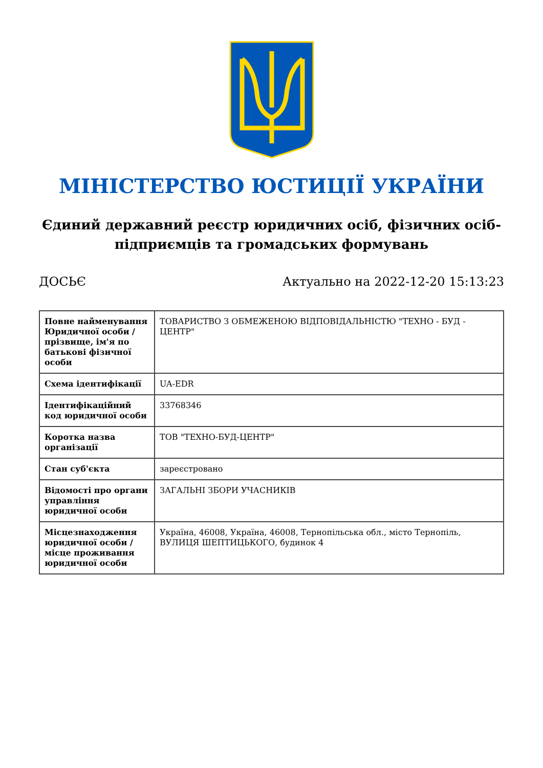МІНІСТЕРСТВО ЮСТИЦІЇ УКРАЇНИ
Єдиний державний реєстр юридичних осіб, фізичних осіб-підприємців та громадських формувань
ДОСЬЄ Актуально на 2022-12-20 15:13:23
| Повне найменування Юридичної особи / прізвище, ім'я по батькові фізичної особи | ТОВАРИСТВО З ОБМЕЖЕНОЮ ВІДПОВІДАЛЬНІСТЮ "ТЕХНО - БУД - ЦЕНТР" |
| Схема ідентифікації | UA-EDR |
| Ідентифікаційний код юридичної особи | 33768346 |
| Коротка назва організації | ТОВ "ТЕХНО-БУД-ЦЕНТР" |
| Стан суб'єкта | зареєстровано |
| Відомості про органи управління юридичної особи | ЗАГАЛЬНІ ЗБОРИ УЧАСНИКІВ |
| Місцезнаходження юридичної особи / місце проживання юридичної особи | Україна, 46008, Україна, 46008, Тернопільська обл., місто Тернопіль, ВУЛИЦЯ ШЕПТИЦЬКОГО, будинок 4 |